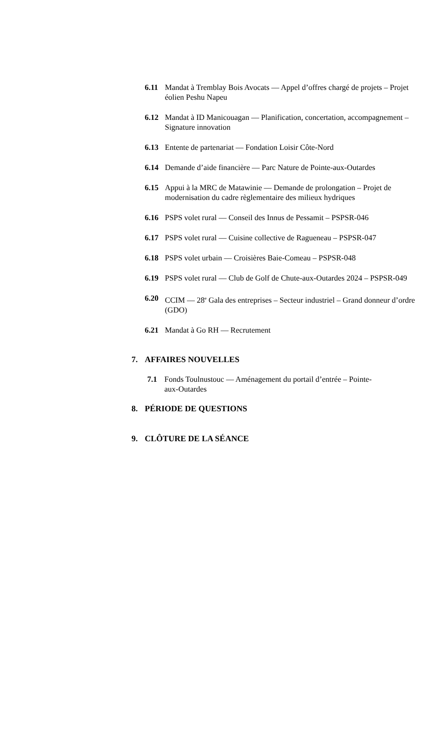6.11 Mandat à Tremblay Bois Avocats — Appel d’offres chargé de projets – Projet éolien Peshu Napeu
6.12 Mandat à ID Manicouagan — Planification, concertation, accompagnement – Signature innovation
6.13 Entente de partenariat — Fondation Loisir Côte-Nord
6.14 Demande d’aide financière — Parc Nature de Pointe-aux-Outardes
6.15 Appui à la MRC de Matawinie — Demande de prolongation – Projet de modernisation du cadre règlementaire des milieux hydriques
6.16 PSPS volet rural — Conseil des Innus de Pessamit – PSPSR-046
6.17 PSPS volet rural — Cuisine collective de Ragueneau – PSPSR-047
6.18 PSPS volet urbain — Croisières Baie-Comeau – PSPSR-048
6.19 PSPS volet rural — Club de Golf de Chute-aux-Outardes 2024 – PSPSR-049
6.20 CCIM — 28<sup>e</sup> Gala des entreprises – Secteur industriel – Grand donneur d’ordre (GDO)
6.21 Mandat à Go RH — Recrutement
7. AFFAIRES NOUVELLES
7.1 Fonds Toulnustouc — Aménagement du portail d’entrée – Pointe-aux-Outardes
8. PÉRIODE DE QUESTIONS
9. CLÔTURE DE LA SÉANCE